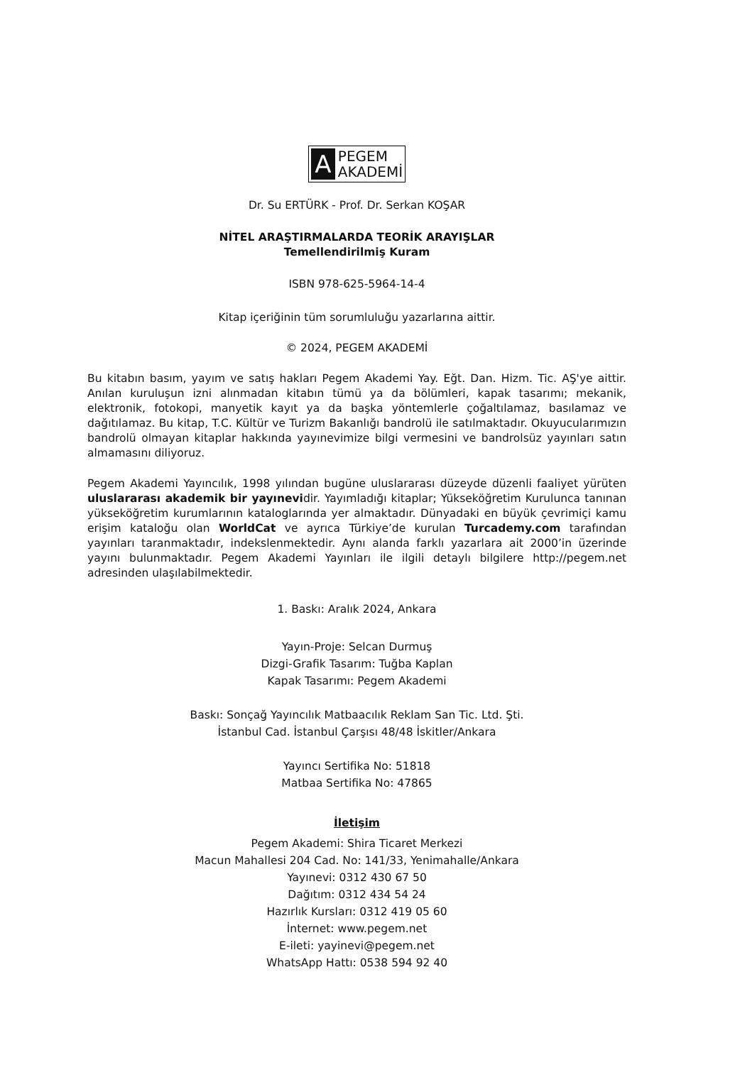A
PEGEM
AKADEMİ
Dr. Su ERTÜRK - Prof. Dr. Serkan KOŞAR
NİTEL ARAŞTIRMALARDA TEORİK ARAYIŞLAR
Temellendirilmiş Kuram
ISBN 978-625-5964-14-4
Kitap içeriğinin tüm sorumluluğu yazarlarına aittir.
© 2024, PEGEM AKADEMİ
Bu kitabın basım, yayım ve satış hakları Pegem Akademi Yay. Eğt. Dan. Hizm. Tic. AŞ'ye aittir. Anılan kuruluşun izni alınmadan kitabın tümü ya da bölümleri, kapak tasarımı; mekanik, elektronik, fotokopi, manyetik kayıt ya da başka yöntemlerle çoğaltılamaz, basılamaz ve dağıtılamaz. Bu kitap, T.C. Kültür ve Turizm Bakanlığı bandrolü ile satılmaktadır. Okuyucularımızın bandrolü olmayan kitaplar hakkında yayınevimize bilgi vermesini ve bandrolsüz yayınları satın almamasını diliyoruz.
Pegem Akademi Yayıncılık, 1998 yılından bugüne uluslararası düzeyde düzenli faaliyet yürüten uluslararası akademik bir yayınevidir. Yayımladığı kitaplar; Yükseköğretim Kurulunca tanınan yükseköğretim kurumlarının kataloglarında yer almaktadır. Dünyadaki en büyük çevrimiçi kamu erişim kataloğu olan WorldCat ve ayrıca Türkiye’de kurulan Turcademy.com tarafından yayınları taranmaktadır, indekslenmektedir. Aynı alanda farklı yazarlara ait 2000’in üzerinde yayını bulunmaktadır. Pegem Akademi Yayınları ile ilgili detaylı bilgilere http://pegem.net adresinden ulaşılabilmektedir.
1. Baskı: Aralık 2024, Ankara
Yayın-Proje: Selcan Durmuş
Dizgi-Grafik Tasarım: Tuğba Kaplan
Kapak Tasarımı: Pegem Akademi
Baskı: Sonçağ Yayıncılık Matbaacılık Reklam San Tic. Ltd. Şti.
İstanbul Cad. İstanbul Çarşısı 48/48 İskitler/Ankara
Yayıncı Sertifika No: 51818
Matbaa Sertifika No: 47865
İletişim
Pegem Akademi: Shira Ticaret Merkezi
Macun Mahallesi 204 Cad. No: 141/33, Yenimahalle/Ankara
Yayınevi: 0312 430 67 50
Dağıtım: 0312 434 54 24
Hazırlık Kursları: 0312 419 05 60
İnternet: www.pegem.net
E-ileti: yayinevi@pegem.net
WhatsApp Hattı: 0538 594 92 40